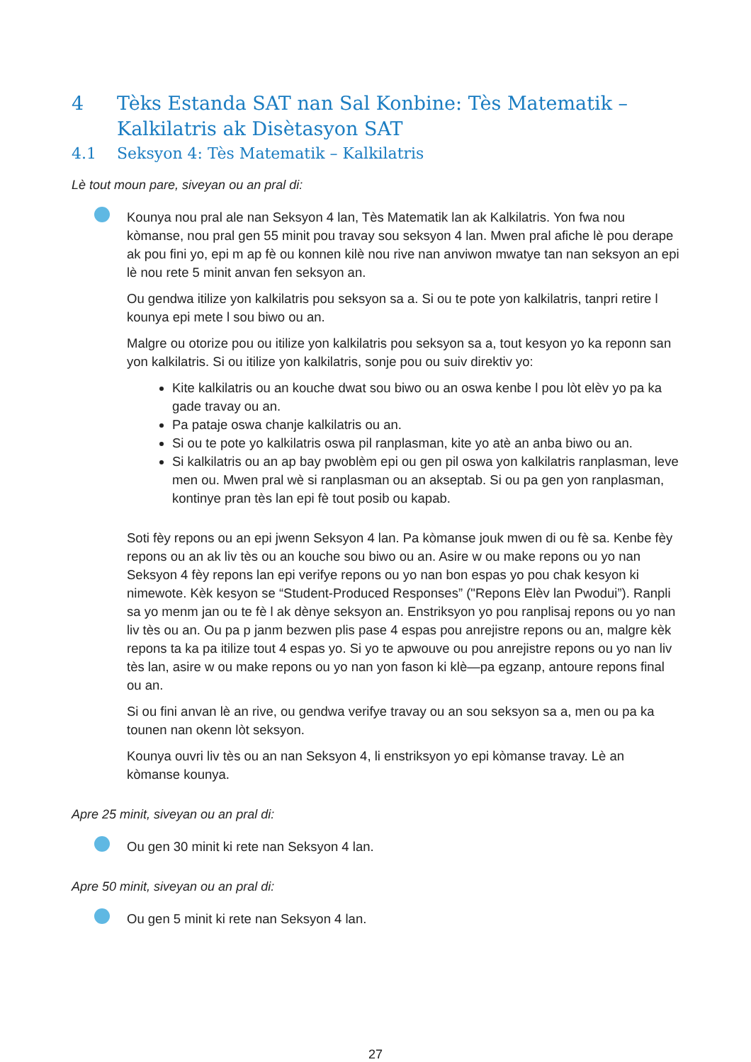4 Tèks Estanda SAT nan Sal Konbine: Tès Matematik – Kalkilatris ak Disètasyon SAT
4.1 Seksyon 4: Tès Matematik – Kalkilatris
Lè tout moun pare, siveyan ou an pral di:
Kounya nou pral ale nan Seksyon 4 lan, Tès Matematik lan ak Kalkilatris. Yon fwa nou kòmanse, nou pral gen 55 minit pou travay sou seksyon 4 lan. Mwen pral afiche lè pou derape ak pou fini yo, epi m ap fè ou konnen kilè nou rive nan anviwon mwatye tan nan seksyon an epi lè nou rete 5 minit anvan fen seksyon an.
Ou gendwa itilize yon kalkilatris pou seksyon sa a. Si ou te pote yon kalkilatris, tanpri retire l kounya epi mete l sou biwo ou an.
Malgre ou otorize pou ou itilize yon kalkilatris pou seksyon sa a, tout kesyon yo ka reponn san yon kalkilatris. Si ou itilize yon kalkilatris, sonje pou ou suiv direktiv yo:
Kite kalkilatris ou an kouche dwat sou biwo ou an oswa kenbe l pou lòt elèv yo pa ka gade travay ou an.
Pa pataje oswa chanje kalkilatris ou an.
Si ou te pote yo kalkilatris oswa pil ranplasman, kite yo atè an anba biwo ou an.
Si kalkilatris ou an ap bay pwoblèm epi ou gen pil oswa yon kalkilatris ranplasman, leve men ou. Mwen pral wè si ranplasman ou an akseptab. Si ou pa gen yon ranplasman, kontinye pran tès lan epi fè tout posib ou kapab.
Soti fèy repons ou an epi jwenn Seksyon 4 lan. Pa kòmanse jouk mwen di ou fè sa. Kenbe fèy repons ou an ak liv tès ou an kouche sou biwo ou an. Asire w ou make repons ou yo nan Seksyon 4 fèy repons lan epi verifye repons ou yo nan bon espas yo pou chak kesyon ki nimewote. Kèk kesyon se “Student-Produced Responses” ("Repons Elèv lan Pwodui”). Ranpli sa yo menm jan ou te fè l ak dènye seksyon an. Enstriksyon yo pou ranplisaj repons ou yo nan liv tès ou an. Ou pa p janm bezwen plis pase 4 espas pou anrejistre repons ou an, malgre kèk repons ta ka pa itilize tout 4 espas yo. Si yo te apwouve ou pou anrejistre repons ou yo nan liv tès lan, asire w ou make repons ou yo nan yon fason ki klè—pa egzanp, antoure repons final ou an.
Si ou fini anvan lè an rive, ou gendwa verifye travay ou an sou seksyon sa a, men ou pa ka tounen nan okenn lòt seksyon.
Kounya ouvri liv tès ou an nan Seksyon 4, li enstriksyon yo epi kòmanse travay. Lè an kòmanse kounya.
Apre 25 minit, siveyan ou an pral di:
Ou gen 30 minit ki rete nan Seksyon 4 lan.
Apre 50 minit, siveyan ou an pral di:
Ou gen 5 minit ki rete nan Seksyon 4 lan.
27